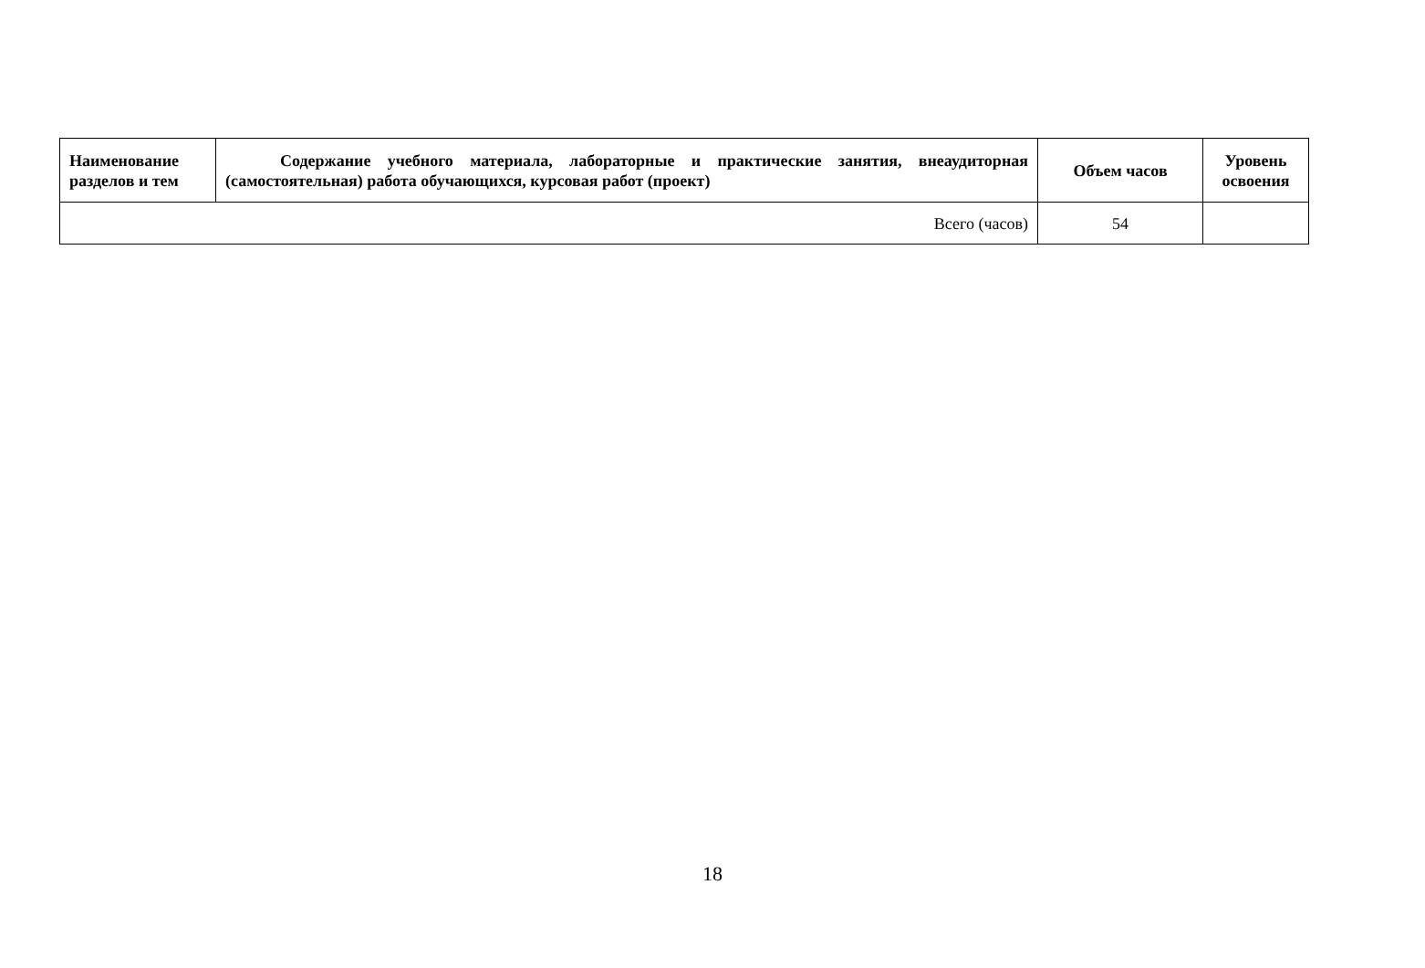| Наименование разделов и тем | Содержание учебного материала, лабораторные и практические занятия, внеаудиторная (самостоятельная) работа обучающихся, курсовая работ (проект) | Объем часов | Уровень освоения |
| --- | --- | --- | --- |
| Всего (часов) | | 54 | |
18